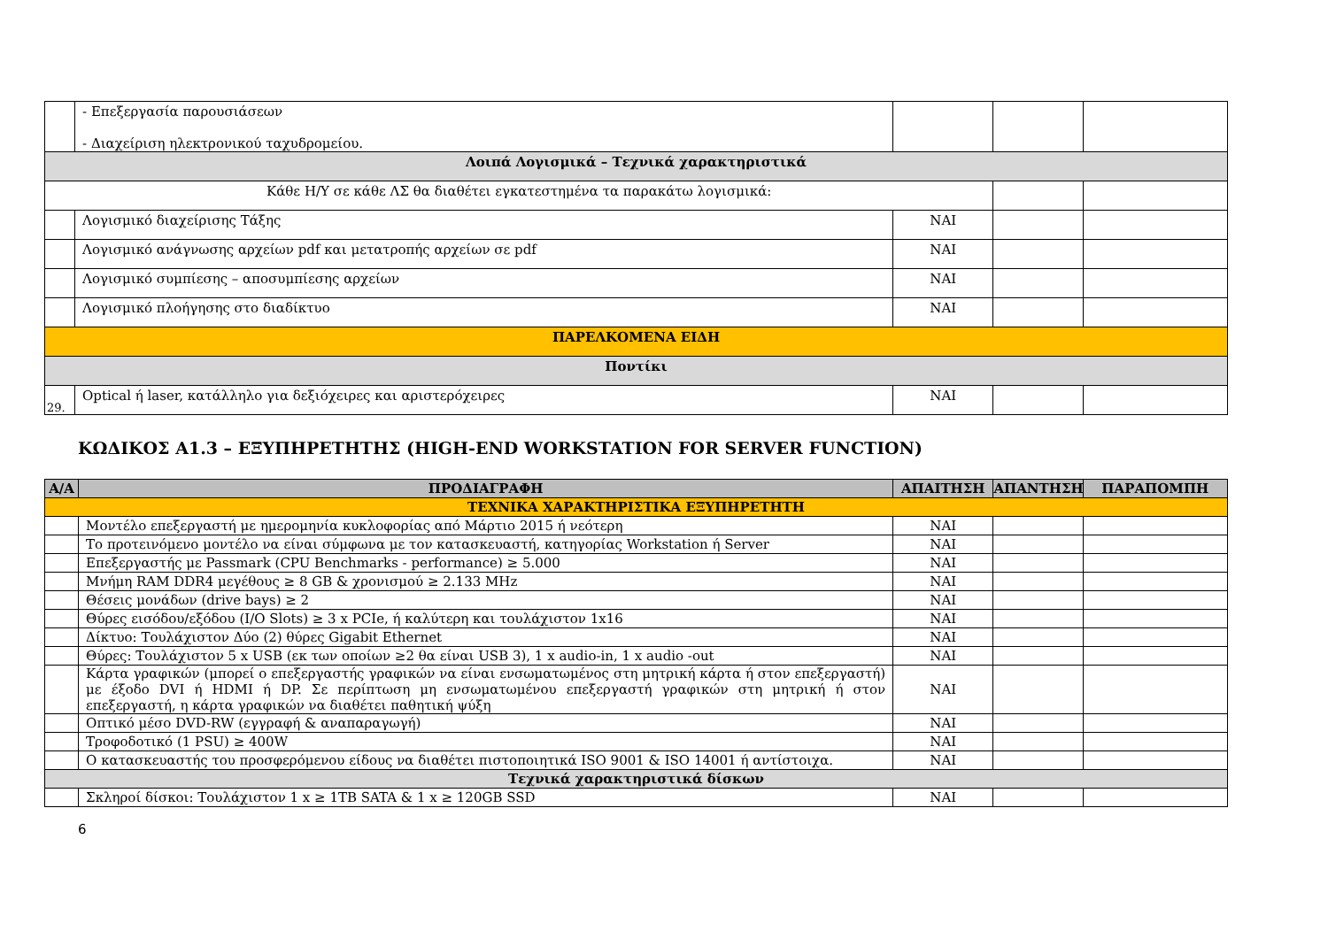| | - Επεξεργασία παρουσιάσεων - Διαχείριση ηλεκτρονικού ταχυδρομείου. | | | |
| Λοιπά Λογισμικά – Τεχνικά χαρακτηριστικά | | | | |
| Κάθε Η/Υ σε κάθε ΛΣ θα διαθέτει εγκατεστημένα τα παρακάτω λογισμικά: | | | | |
| | Λογισμικό διαχείρισης Τάξης | ΝΑΙ | | |
| | Λογισμικό ανάγνωσης αρχείων pdf και μετατροπής αρχείων σε pdf | ΝΑΙ | | |
| | Λογισμικό συμπίεσης – αποσυμπίεσης αρχείων | ΝΑΙ | | |
| | Λογισμικό πλοήγησης στο διαδίκτυο | ΝΑΙ | | |
| ΠΑΡΕΛΚΟΜΕΝΑ ΕΙΔΗ | | | | |
| Ποντίκι | | | | |
| 29. | Optical ή laser, κατάλληλο για δεξιόχειρες και αριστερόχειρες | ΝΑΙ | | |
ΚΩΔΙΚΟΣ Α1.3 – ΕΞΥΠΗΡΕΤΗΤΗΣ (HIGH-END WORKSTATION FOR SERVER FUNCTION)
| Α/Α | ΠΡΟΔΙΑΓΡΑΦΗ | ΑΠΑΙΤΗΣΗ | ΑΠΑΝΤΗΣΗ | ΠΑΡΑΠΟΜΠΗ |
| --- | --- | --- | --- | --- |
| ΤΕΧΝΙΚΑ ΧΑΡΑΚΤΗΡΙΣΤΙΚΑ ΕΞΥΠΗΡΕΤΗΤΗ | | | | |
| | Μοντέλο επεξεργαστή με ημερομηνία κυκλοφορίας από Μάρτιο 2015 ή νεότερη | ΝΑΙ | | |
| | Το προτεινόμενο μοντέλο να είναι σύμφωνα με τον κατασκευαστή, κατηγορίας Workstation ή Server | ΝΑΙ | | |
| | Επεξεργαστής με Passmark (CPU Benchmarks - performance) ≥ 5.000 | ΝΑΙ | | |
| | Μνήμη RAM DDR4 μεγέθους ≥ 8 GB & χρονισμού ≥ 2.133 MHz | ΝΑΙ | | |
| | Θέσεις μονάδων (drive bays) ≥ 2 | ΝΑΙ | | |
| | Θύρες εισόδου/εξόδου (I/O Slots) ≥ 3 x PCIe, ή καλύτερη και τουλάχιστον 1x16 | ΝΑΙ | | |
| | Δίκτυο: Τουλάχιστον Δύο (2) θύρες Gigabit Ethernet | ΝΑΙ | | |
| | Θύρες: Τουλάχιστον 5 x USB (εκ των οποίων ≥2 θα είναι USB 3), 1 x audio-in, 1 x audio -out | ΝΑΙ | | |
| | Κάρτα γραφικών (μπορεί ο επεξεργαστής γραφικών να είναι ενσωματωμένος στη μητρική κάρτα ή στον επεξεργαστή) με έξοδο DVI ή HDMI ή DP. Σε περίπτωση μη ενσωματωμένου επεξεργαστή γραφικών στη μητρική ή στον επεξεργαστή, η κάρτα γραφικών να διαθέτει παθητική ψύξη | ΝΑΙ | | |
| | Οπτικό μέσο DVD-RW (εγγραφή & αναπαραγωγή) | ΝΑΙ | | |
| | Τροφοδοτικό (1 PSU) ≥ 400W | ΝΑΙ | | |
| | Ο κατασκευαστής του προσφερόμενου είδους να διαθέτει πιστοποιητικά ISO 9001 & ISO 14001 ή αντίστοιχα. | ΝΑΙ | | |
| Τεχνικά χαρακτηριστικά δίσκων | | | | |
| | Σκληροί δίσκοι: Τουλάχιστον 1 x ≥ 1TB SATA & 1 x ≥ 120GB SSD | ΝΑΙ | | |
6